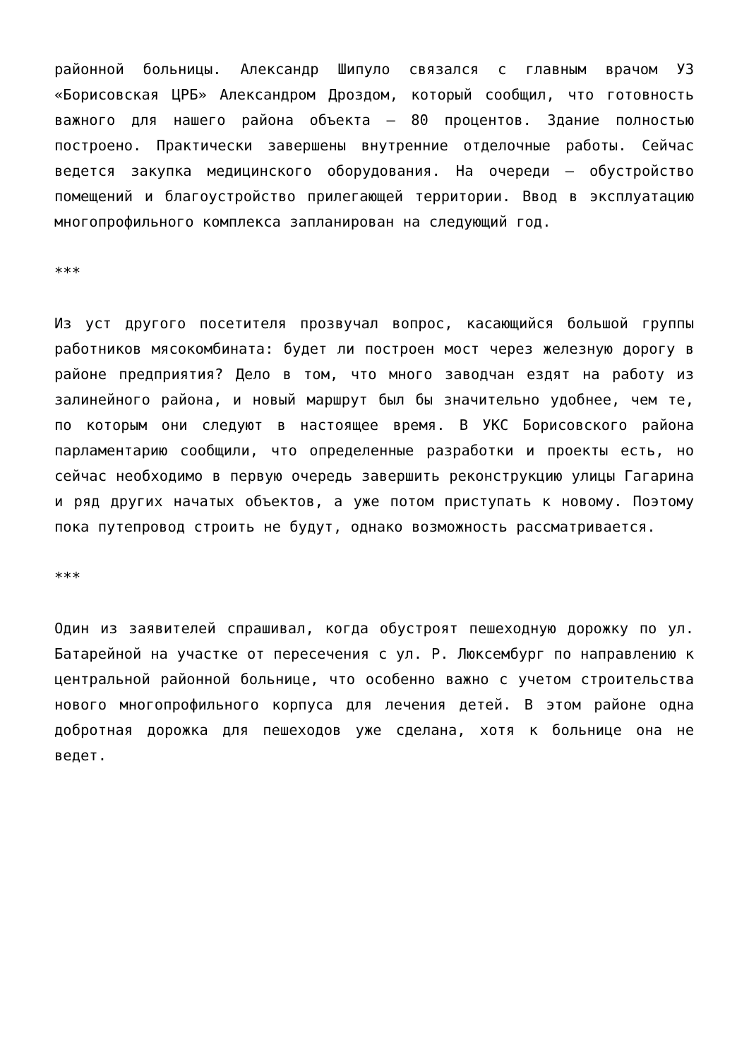районной больницы. Александр Шипуло связался с главным врачом УЗ «Борисовская ЦРБ» Александром Дроздом, который сообщил, что готовность важного для нашего района объекта – 80 процентов. Здание полностью построено. Практически завершены внутренние отделочные работы. Сейчас ведется закупка медицинского оборудования. На очереди – обустройство помещений и благоустройство прилегающей территории. Ввод в эксплуатацию многопрофильного комплекса запланирован на следующий год.
***
Из уст другого посетителя прозвучал вопрос, касающийся большой группы работников мясокомбината: будет ли построен мост через железную дорогу в районе предприятия? Дело в том, что много заводчан ездят на работу из залинейного района, и новый маршрут был бы значительно удобнее, чем те, по которым они следуют в настоящее время. В УКС Борисовского района парламентарию сообщили, что определенные разработки и проекты есть, но сейчас необходимо в первую очередь завершить реконструкцию улицы Гагарина и ряд других начатых объектов, а уже потом приступать к новому. Поэтому пока путепровод строить не будут, однако возможность рассматривается.
***
Один из заявителей спрашивал, когда обустроят пешеходную дорожку по ул. Батарейной на участке от пересечения с ул. Р. Люксембург по направлению к центральной районной больнице, что особенно важно с учетом строительства нового многопрофильного корпуса для лечения детей. В этом районе одна добротная дорожка для пешеходов уже сделана, хотя к больнице она не ведет.